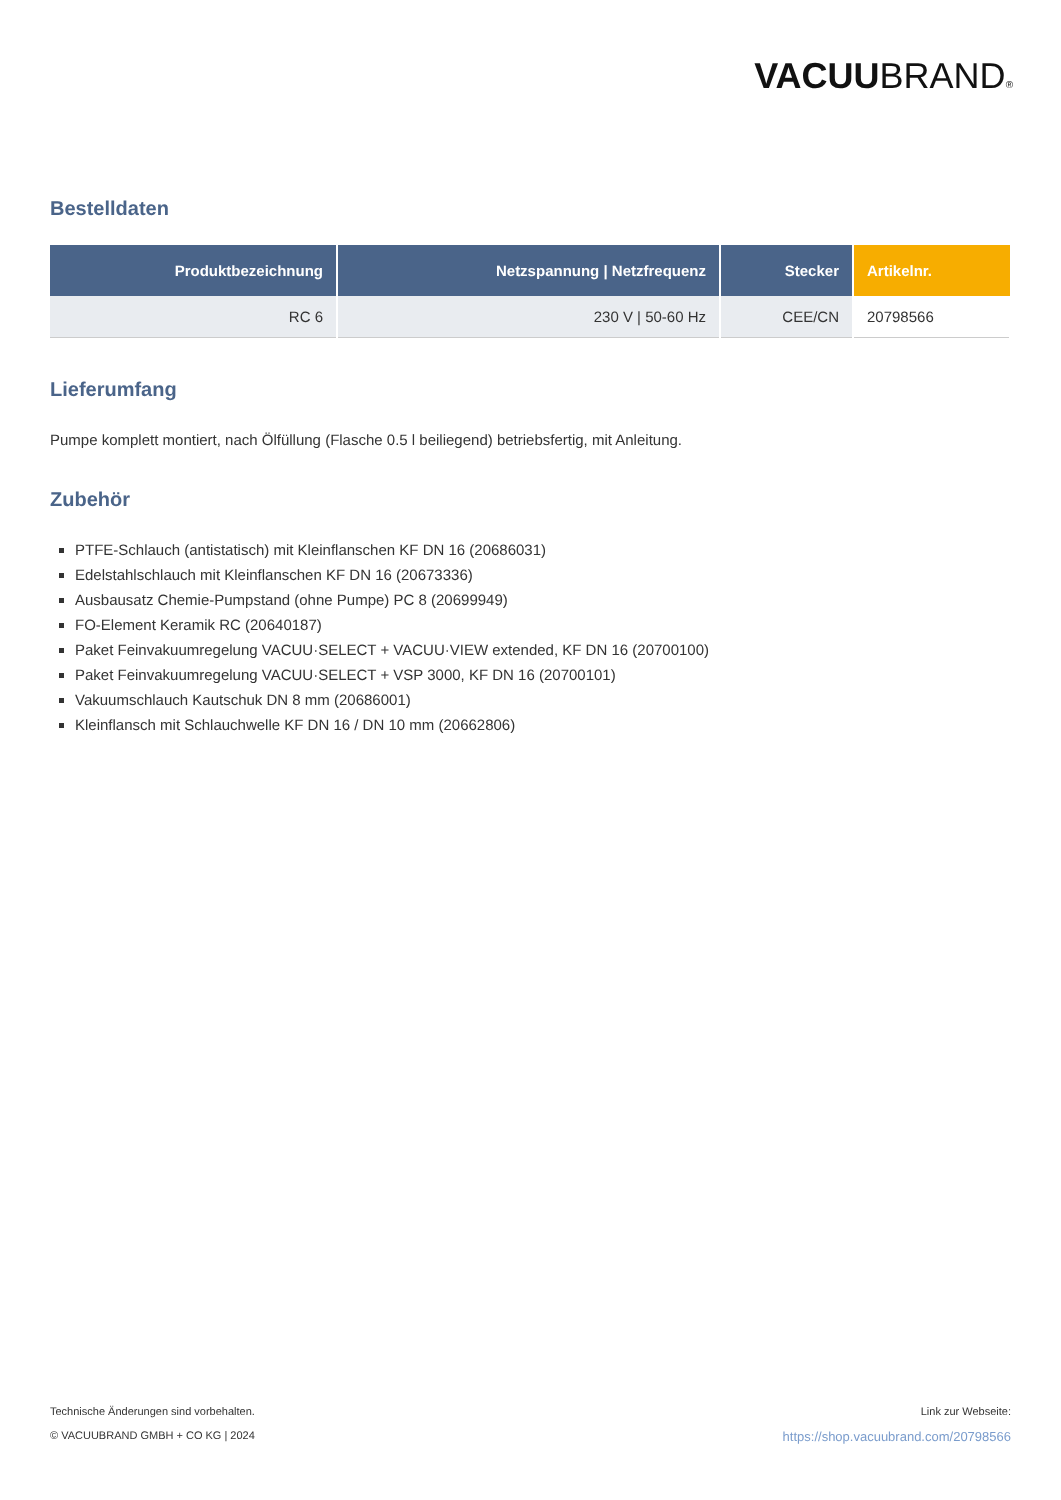VACUUBRAND®
Bestelldaten
| Produktbezeichnung | Netzspannung / Netzfrequenz | Stecker | Artikelnr. |
| --- | --- | --- | --- |
| RC 6 | 230 V / 50-60 Hz | CEE/CN | 20798566 |
Lieferumfang
Pumpe komplett montiert, nach Ölfüllung (Flasche 0.5 l beiliegend) betriebsfertig, mit Anleitung.
Zubehör
PTFE-Schlauch (antistatisch) mit Kleinflanschen KF DN 16 (20686031)
Edelstahlschlauch mit Kleinflanschen KF DN 16 (20673336)
Ausbausatz Chemie-Pumpstand (ohne Pumpe) PC 8 (20699949)
FO-Element Keramik RC (20640187)
Paket Feinvakuumregelung VACUU·SELECT + VACUU·VIEW extended, KF DN 16 (20700100)
Paket Feinvakuumregelung VACUU·SELECT + VSP 3000, KF DN 16 (20700101)
Vakuumschlauch Kautschuk DN 8 mm (20686001)
Kleinflansch mit Schlauchwelle KF DN 16 / DN 10 mm (20662806)
Technische Änderungen sind vorbehalten.
© VACUUBRAND GMBH + CO KG | 2024
Link zur Webseite:
https://shop.vacuubrand.com/20798566